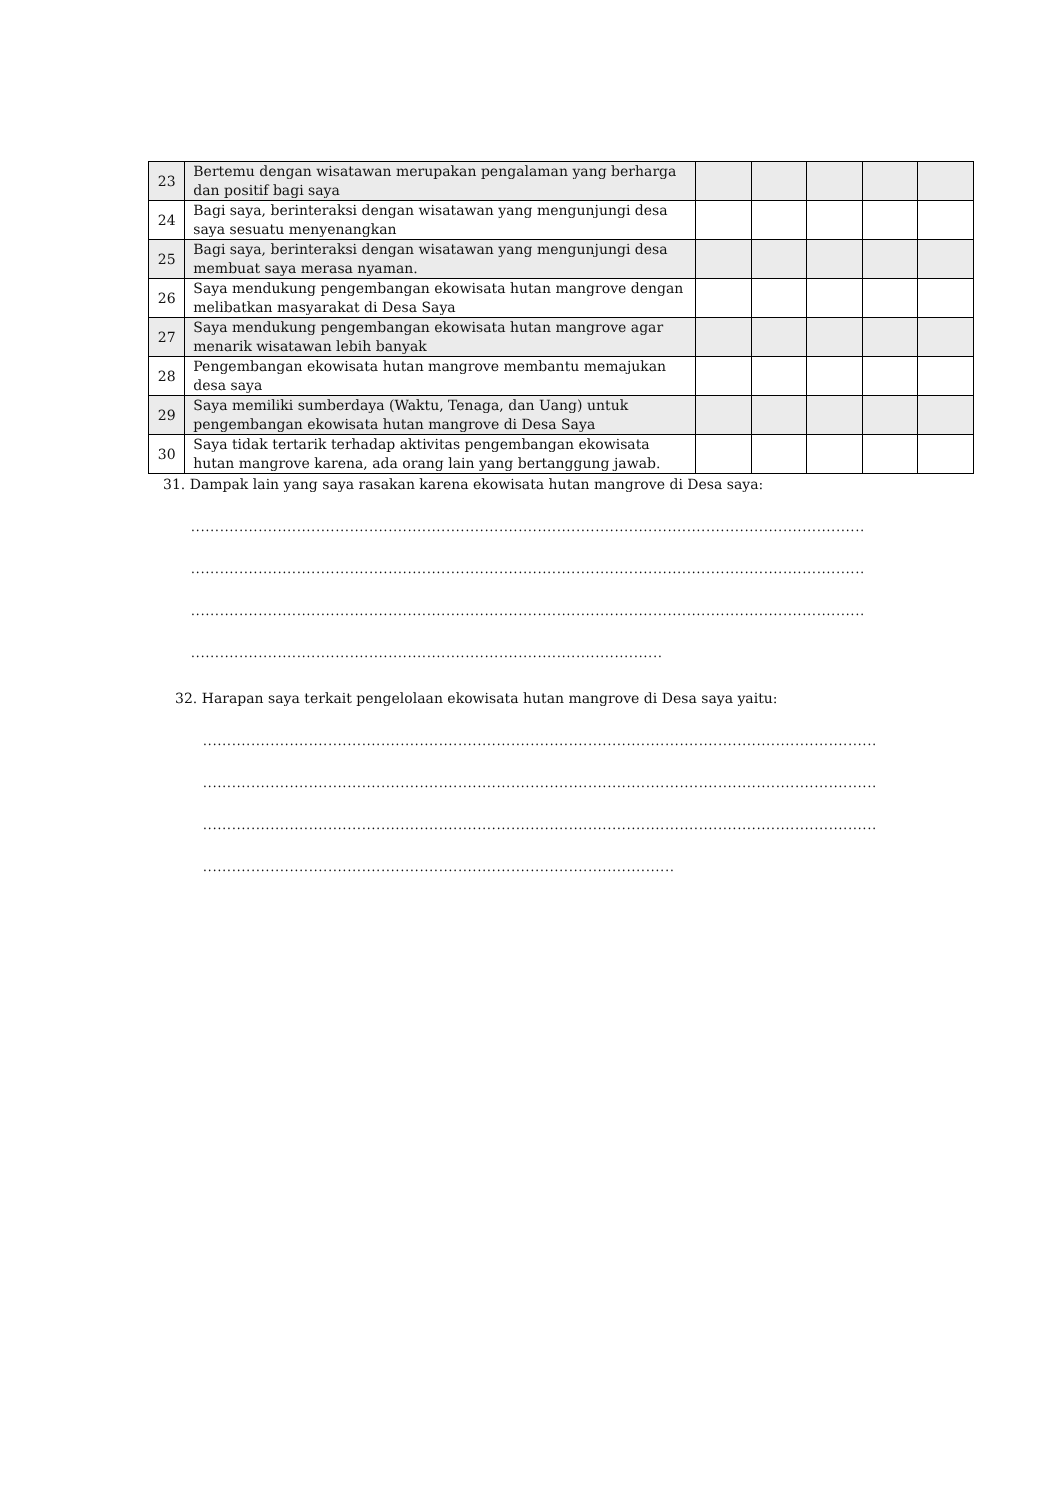| 23 | Bertemu dengan wisatawan merupakan pengalaman yang berharga dan positif bagi saya | | | | | |
| 24 | Bagi saya, berinteraksi dengan wisatawan yang mengunjungi desa saya sesuatu menyenangkan | | | | | |
| 25 | Bagi saya, berinteraksi dengan wisatawan yang mengunjungi desa membuat saya merasa nyaman. | | | | | |
| 26 | Saya mendukung pengembangan ekowisata hutan mangrove dengan melibatkan masyarakat di Desa Saya | | | | | |
| 27 | Saya mendukung pengembangan ekowisata hutan mangrove agar menarik wisatawan lebih banyak | | | | | |
| 28 | Pengembangan ekowisata hutan mangrove membantu memajukan desa saya | | | | | |
| 29 | Saya memiliki sumberdaya (Waktu, Tenaga, dan Uang) untuk pengembangan ekowisata hutan mangrove di Desa Saya | | | | | |
| 30 | Saya tidak tertarik terhadap aktivitas pengembangan ekowisata hutan mangrove karena, ada orang lain yang bertanggung jawab. | | | | | |
31. Dampak lain yang saya rasakan karena ekowisata hutan mangrove di Desa saya:
............................................................................................................................................
............................................................................................................................................
............................................................................................................................................
..................................................................................................
32. Harapan saya terkait pengelolaan ekowisata hutan mangrove di Desa saya yaitu:
............................................................................................................................................
............................................................................................................................................
............................................................................................................................................
..................................................................................................